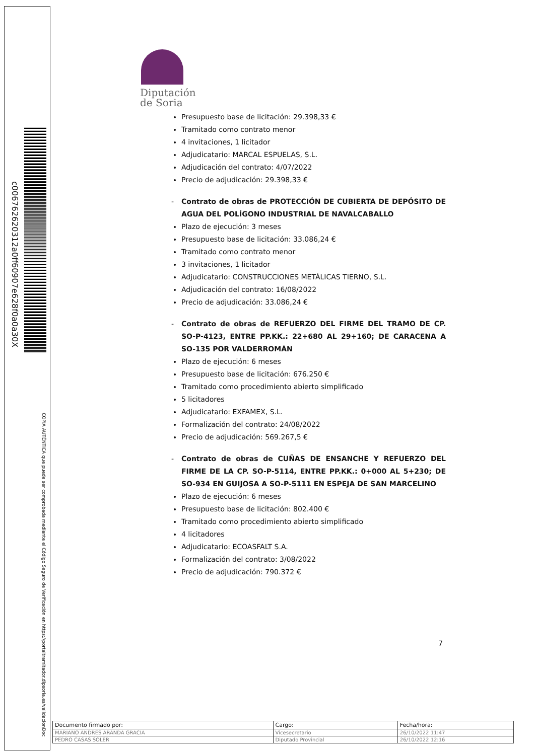c006762620312a0ff60907e628f0a0a30X
COPIA AUTÉNTICA que puede ser comprobada mediante el Código Seguro de Verificación en https://portaltramitador.dipsoria.es/validacionDoc
Diputación
de Soria
Presupuesto base de licitación: 29.398,33 €
Tramitado como contrato menor
4 invitaciones, 1 licitador
Adjudicatario: MARCAL ESPUELAS, S.L.
Adjudicación del contrato: 4/07/2022
Precio de adjudicación: 29.398,33 €
- Contrato de obras de PROTECCIÓN DE CUBIERTA DE DEPÓSITO DE AGUA DEL POLÍGONO INDUSTRIAL DE NAVALCABALLO
Plazo de ejecución: 3 meses
Presupuesto base de licitación: 33.086,24 €
Tramitado como contrato menor
3 invitaciones, 1 licitador
Adjudicatario: CONSTRUCCIONES METÁLICAS TIERNO, S.L.
Adjudicación del contrato: 16/08/2022
Precio de adjudicación: 33.086,24 €
- Contrato de obras de REFUERZO DEL FIRME DEL TRAMO DE CP. SO-P-4123, ENTRE PP.KK.: 22+680 AL 29+160; DE CARACENA A SO-135 POR VALDERROMÁN
Plazo de ejecución: 6 meses
Presupuesto base de licitación: 676.250 €
Tramitado como procedimiento abierto simplificado
5 licitadores
Adjudicatario: EXFAMEX, S.L.
Formalización del contrato: 24/08/2022
Precio de adjudicación: 569.267,5 €
- Contrato de obras de CUÑAS DE ENSANCHE Y REFUERZO DEL FIRME DE LA CP. SO-P-5114, ENTRE PP.KK.: 0+000 AL 5+230; DE SO-934 EN GUIJOSA A SO-P-5111 EN ESPEJA DE SAN MARCELINO
Plazo de ejecución: 6 meses
Presupuesto base de licitación: 802.400 €
Tramitado como procedimiento abierto simplificado
4 licitadores
Adjudicatario: ECOASFALT S.A.
Formalización del contrato: 3/08/2022
Precio de adjudicación: 790.372 €
7
| Documento firmado por: | Cargo: | Fecha/hora: |
| --- | --- | --- |
| MARIANO ANDRES ARANDA GRACIA | Vicesecretario | 26/10/2022 11:47 |
| PEDRO CASAS SOLER | Diputado Provincial | 26/10/2022 12:16 |